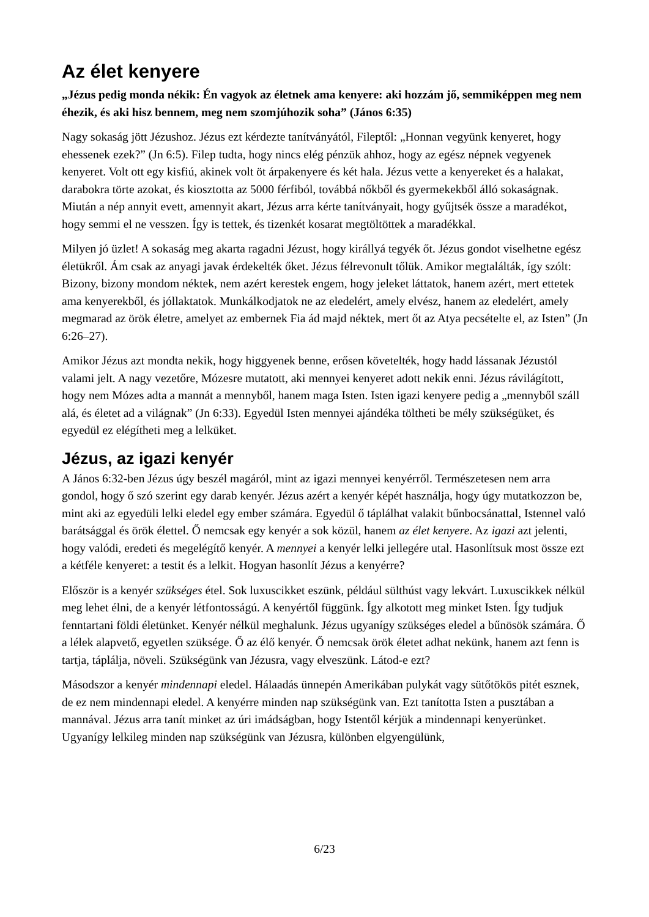Az élet kenyere
„Jézus pedig monda nékik: Én vagyok az életnek ama kenyere: aki hozzám jő, semmiképpen meg nem éhezik, és aki hisz bennem, meg nem szomjúhozik soha” (János 6:35)
Nagy sokaság jött Jézushoz. Jézus ezt kérdezte tanítványától, Fileptől: „Honnan vegyünk kenyeret, hogy ehessenek ezek?” (Jn 6:5). Filep tudta, hogy nincs elég pénzük ahhoz, hogy az egész népnek vegyenek kenyeret. Volt ott egy kisfiú, akinek volt öt árpakenyere és két hala. Jézus vette a kenyereket és a halakat, darabokra törte azokat, és kiosztotta az 5000 férfiból, továbbá nőkből és gyermekekből álló sokaságnak. Miután a nép annyit evett, amennyit akart, Jézus arra kérte tanítványait, hogy gyűjtsék össze a maradékot, hogy semmi el ne vesszen. Így is tettek, és tizenkét kosarat megtöltöttek a maradékkal.
Milyen jó üzlet! A sokaság meg akarta ragadni Jézust, hogy királlyá tegyék őt. Jézus gondot viselhetne egész életükről. Ám csak az anyagi javak érdekelték őket. Jézus félrevonult tőlük. Amikor megtalálták, így szólt: Bizony, bizony mondom néktek, nem azért kerestek engem, hogy jeleket láttatok, hanem azért, mert ettetek ama kenyerekből, és jóllaktatok. Munkálkodjatok ne az eledelért, amely elvész, hanem az eledelért, amely megmarad az örök életre, amelyet az embernek Fia ád majd néktek, mert őt az Atya pecsételte el, az Isten” (Jn 6:26–27).
Amikor Jézus azt mondta nekik, hogy higgyenek benne, erősen követelték, hogy hadd lássanak Jézustól valami jelt. A nagy vezetőre, Mózesre mutatott, aki mennyei kenyeret adott nekik enni. Jézus rávilágított, hogy nem Mózes adta a mannát a mennyből, hanem maga Isten. Isten igazi kenyere pedig a „mennyből száll alá, és életet ad a világnak” (Jn 6:33). Egyedül Isten mennyei ajándéka töltheti be mély szükségüket, és egyedül ez elégítheti meg a lelküket.
Jézus, az igazi kenyér
A János 6:32-ben Jézus úgy beszél magáról, mint az igazi mennyei kenyérről. Természetesen nem arra gondol, hogy ő szó szerint egy darab kenyér. Jézus azért a kenyér képét használja, hogy úgy mutatkozzon be, mint aki az egyedüli lelki eledel egy ember számára. Egyedül ő táplálhat valakit bűnbocsánattal, Istennel való barátsággal és örök élettel. Ő nemcsak egy kenyér a sok közül, hanem az élet kenyere. Az igazi azt jelenti, hogy valódi, eredeti és megelégítő kenyér. A mennyei a kenyér lelki jellegére utal. Hasonlítsuk most össze ezt a kétféle kenyeret: a testit és a lelkit. Hogyan hasonlít Jézus a kenyérre?
Először is a kenyér szükséges étel. Sok luxuscikket eszünk, például sülthúst vagy lekvárt. Luxuscikkek nélkül meg lehet élni, de a kenyér létfontosságú. A kenyértől függünk. Így alkotott meg minket Isten. Így tudjuk fenntartani földi életünket. Kenyér nélkül meghalunk. Jézus ugyanígy szükséges eledel a bűnösök számára. Ő a lélek alapvető, egyetlen szüksége. Ő az élő kenyér. Ő nemcsak örök életet adhat nekünk, hanem azt fenn is tartja, táplálja, növeli. Szükségünk van Jézusra, vagy elveszünk. Látod-e ezt?
Másodszor a kenyér mindennapi eledel. Hálaadás ünnepén Amerikában pulykát vagy sütőtökös pitét esznek, de ez nem mindennapi eledel. A kenyérre minden nap szükségünk van. Ezt tanította Isten a pusztában a mannával. Jézus arra tanít minket az úri imádságban, hogy Istentől kérjük a mindennapi kenyerünket. Ugyanígy lelkileg minden nap szükségünk van Jézusra, különben elgyengülünk,
6/23